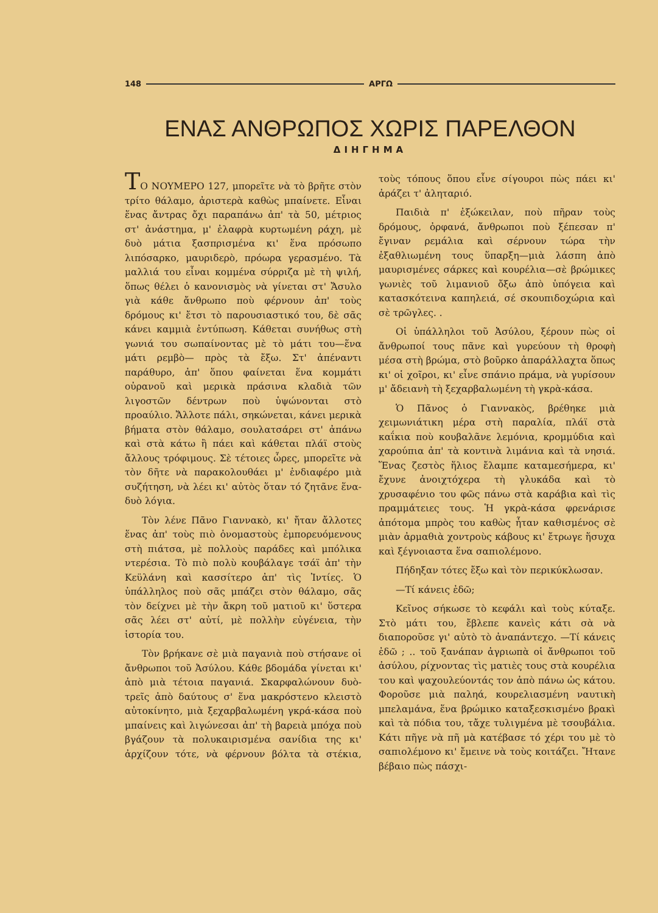148 ΑΡΓΩ
ΕΝΑΣ ΑΝΘΡΩΠΟΣ ΧΩΡΙΣ ΠΑΡΕΛΘΟΝ
ΔΙΗΓΗΜΑ
ΤΟ ΝΟΥΜΕΡΟ 127, μπορεῖτε νὰ τὸ βρῆτε στὸν τρίτο θάλαμο, ἀριστερὰ καθὼς μπαίνετε. Εἶναι ἕνας ἄντρας ὄχι παραπάνω ἀπ' τὰ 50, μέτριος στ' ἀνάστημα, μ' ἐλαφρὰ κυρτωμένη ράχη, μὲ δυὸ μάτια ξασπρισμένα κι' ἕνα πρόσωπο λιπόσαρκο, μαυριδερὸ, πρόωρα γερασμένο. Τὰ μαλλιά του εἶναι κομμένα σύρριζα μὲ τὴ ψιλή, ὅπως θέλει ὁ κανονισμὸς νὰ γίνεται στ' Ἄσυλο γιὰ κάθε ἄνθρωπο ποὺ φέρνουν ἀπ' τοὺς δρόμους κι' ἔτσι τὸ παρουσιαστικό του, δὲ σᾶς κάνει καμμιὰ ἐντύπωση. Κάθεται συνήθως στὴ γωνιά του σωπαίνοντας μὲ τὸ μάτι του—ἕνα μάτι ρεμβὸ— πρὸς τὰ ἔξω. Στ' ἀπέναντι παράθυρο, ἀπ' ὅπου φαίνεται ἕνα κομμάτι οὐρανοῦ καὶ μερικὰ πράσινα κλαδιὰ τῶν λιγοστῶν δέντρων ποὺ ὑψώνονται στὸ προαύλιο. Ἄλλοτε πάλι, σηκώνεται, κάνει μερικὰ βήματα στὸν θάλαμο, σουλατσάρει στ' ἀπάνω καὶ στὰ κάτω ἢ πάει καὶ κάθεται πλάϊ στοὺς ἄλλους τρόφιμους. Σὲ τέτοιες ὧρες, μπορεῖτε νὰ τὸν δῆτε νὰ παρακολουθάει μ' ἐνδιαφέρο μιὰ συζήτηση, νὰ λέει κι' αὐτὸς ὅταν τό ζητᾶνε ἕνα-δυὸ λόγια.
Τὸν λένε Πᾶνο Γιαννακὸ, κι' ἤταν ἄλλοτες ἕνας ἀπ' τοὺς πιὸ ὀνομαστοὺς ἐμπορευόμενους στὴ πιάτσα, μὲ πολλοὺς παράδες καὶ μπόλικα ντερέσια. Τὸ πιὸ πολὺ κουβάλαγε τσάϊ ἀπ' τὴν Κεϋλάνη καὶ κασσίτερο ἀπ' τὶς Ἰντίες. Ὁ ὑπάλληλος ποὺ σᾶς μπάζει στὸν θάλαμο, σᾶς τὸν δείχνει μὲ τὴν ἄκρη τοῦ ματιοῦ κι' ὕστερα σᾶς λέει στ' αὐτί, μὲ πολλὴν εὐγένεια, τὴν ἱστορία του.
Τὸν βρήκανε σὲ μιὰ παγανιὰ ποὺ στήσανε οἱ ἄνθρωποι τοῦ Ἀσύλου. Κάθε βδομάδα γίνεται κι' ἀπὸ μιὰ τέτοια παγανιά. Σκαρφαλώνουν δυὸ-τρεῖς ἀπὸ δαύτους σ' ἕνα μακρόστενο κλειστὸ αὐτοκίνητο, μιὰ ξεχαρβαλωμένη γκρά-κάσα ποὺ μπαίνεις καὶ λιγώνεσαι ἀπ' τὴ βαρειὰ μπόχα ποὺ βγάζουν τὰ πολυκαιρισμένα σανίδια της κι' ἀρχίζουν τότε, νὰ φέρνουν βόλτα τὰ στέκια, τοὺς τόπους ὅπου εἶνε σίγουροι πὼς πάει κι' ἀράζει τ' ἀλητα­ριό.
Παιδιὰ π' ἐξώκειλαν, ποὺ πῆραν τοὺς δρόμους, ὀρφανά, ἄνθρωποι ποὺ ξέπεσαν π' ἔγιναν ρεμάλια καὶ σέρνουν τώρα τὴν ἐξαθλιωμένη τους ὕπαρξη—μιὰ λάσπη ἀπὸ μαυρισμένες σάρκες καὶ κουρέλια—σὲ βρώμικες γωνιὲς τοῦ λιμανιοῦ ὄξω ἀπὸ ὑπόγεια καὶ κατασκότεινα καπηλειά, σέ σκουπιδοχώρια καὶ σὲ τρῶγλες. .
Οἱ ὑπάλληλοι τοῦ Ἀσύλου, ξέρουν πὼς οἱ ἄνθρωποί τους πᾶνε καὶ γυρεύουν τὴ θροφὴ μέσα στὴ βρώμα, στὸ βοῦρκο ἀπαράλλαχτα ὅπως κι' οἱ χοῖροι, κι' εἶνε σπάνιο πράμα, νὰ γυρίσουν μ' ἄδειανὴ τὴ ξεχαρβαλωμένη τὴ γκρὰ-κάσα.
Ὁ Πᾶνος ὁ Γιαννακὸς, βρέθηκε μιὰ χειμωνιάτικη μέρα στὴ παραλία, πλάϊ στὰ καΐκια ποὺ κουβαλᾶνε λεμόνια, κρομμύδια καὶ χαρούπια ἀπ' τὰ κοντινὰ λιμάνια καὶ τὰ νησιά. Ἕνας ζεστὸς ἥλιος ἔλαμπε καταμεσήμερα, κι' ἔχυνε ἀνοιχτόχερα τὴ γλυκάδα καὶ τὸ χρυσαφένιο του φῶς πάνω στὰ καράβια καὶ τὶς πραμμάτειες τους. Ἡ γκρὰ-κάσα φρενάρισε ἀπότομα μπρὸς του καθὼς ἦταν καθισμένος σὲ μιὰν ἀρμαθιὰ χοντροὺς κάβους κι' ἔτρωγε ἥσυχα καὶ ξέγνοιαστα ἕνα σαπιολέμονο.
Πήδηξαν τότες ἔξω καὶ τὸν περικύκλωσαν.
—Τί κάνεις ἐδῶ;
Κεῖνος σήκωσε τὸ κεφάλι καὶ τοὺς κύταξε. Στὸ μάτι του, ἔβλεπε κανεὶς κάτι σὰ νὰ διαπορoῦσε γι' αὐτὸ τὸ ἀναπάντεχο. —Τί κάνεις ἐδῶ ; .. τοῦ ξανάπαν ἀγριωπὰ οἱ ἄνθρωποι τοῦ ἀσύλου, ρίχνοντας τὶς ματιὲς τους στὰ κουρέλια του καὶ ψαχουλεύοντάς τον ἀπὸ πάνω ὡς κάτου. Φοροῦσε μιὰ παληά, κουρελιασμένη ναυτικὴ μπελαμάνα, ἕνα βρώμικο καταξεσκισμένο βρακὶ καὶ τὰ πόδια του, τἄχε τυλιγμένα μὲ τσουβάλια. Κάτι πῆγε νὰ πῆ μὰ κατέβασε τό χέρι του μὲ τὸ σαπιολέμονο κι' ἔμεινε νὰ τοὺς κοιτάζει. Ἤτανε βέβαιο πὼς πάσχι-